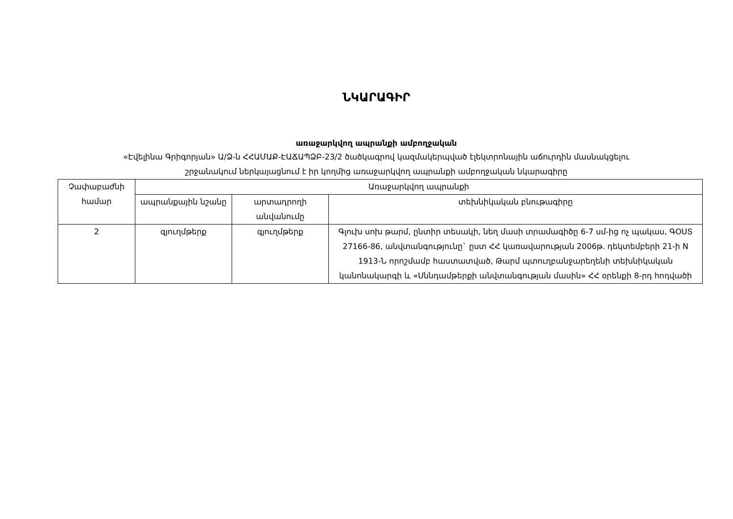ՆԿԱՐԱԳԻՐ
առաջարկվող ապրանքի ամբողջական
«Էվելինա Գրիգորյան» Ա/Ձ-ն ՀՀԱՄԱՔ-ԷԱՃԱՊՁԲ-23/2 ծածկագրով կազմակերպված էլեկտրոնային աճուրդին մասնակցելու
շրջանակում ներկայացնում է իր կողմից առաջարկվող ապրանքի ամբողջական նկարագիրը
| Չափաբաժնի համար | Առաջարկվող ապրանքի | | |
| --- | --- | --- | --- |
| | ապրանքային նշանը | արտադրողի անվանումը | տեխնիկական բնութագիրը |
| 2 | գյուղմթերք | գյուղմթերք | Գլուխ սոխ թարմ, ընտիր տեսակի, նեղ մասի տրամագիծը 6-7 սմ-ից ոչ պակաս, ԳՕՍՏ 27166-86, անվտանգությունը` ըստ ՀՀ կառավարության 2006թ. դեկտեմբերի 21-ի N 1913-Ն որոշմամբ հաստատված, Թարմ պտուղբանջարեղենի տեխնիկական կանոնակարգի և «Սննդամթերքի անվտանգության մասին» ՀՀ օրենքի 8-րդ հոդվածի |